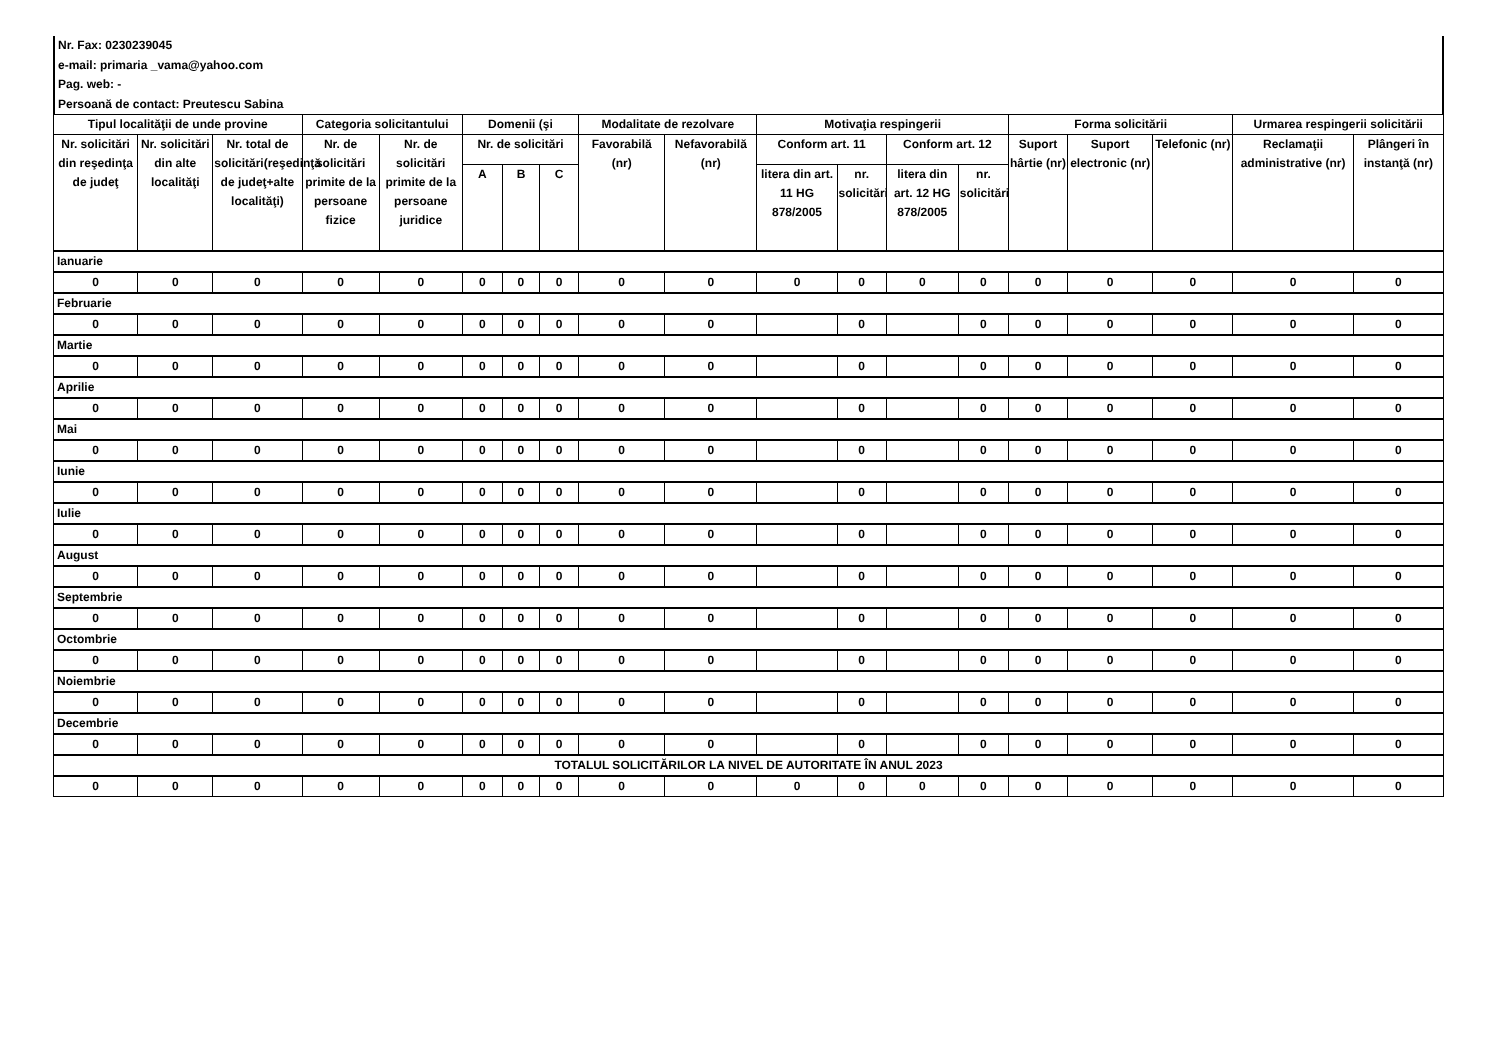Nr. Fax: 0230239045
e-mail: primaria _vama@yahoo.com
Pag. web: -
Persoană de contact: Preutescu Sabina
| Tipul localităţii de unde provine | | | Categoria solicitantului | | Domenii (şi | | | Modalitate de rezolvare | | Motivaţia respingerii | | | | Forma solicitării | | | Urmarea respingerii solicitării | |
| --- | --- | --- | --- | --- | --- | --- | --- | --- | --- | --- | --- | --- | --- | --- | --- | --- | --- | --- |
| Nr. solicitări din reşedinţa de judeţ | Nr. solicitări din alte localităţi | Nr. total de solicitări(reşedinţă de judeţ+alte localităţi) | Nr. de solicitări primite de la persoane fizice | Nr. de solicitări primite de la persoane juridice | Nr. de solicitări | | | Favorabilă (nr) | Nefavorabilă (nr) | Conform art. 11 | | Conform art. 12 | | Suport hârtie (nr) | Suport electronic (nr) | Telefonic (nr) | Reclamaţii administrative (nr) | Plângeri în instanţă (nr) |
| | | | | | A | B | C | | | litera din art. 11 HG 878/2005 | nr. solicitări | litera din art. 12 HG 878/2005 | nr. solicitări | | | | | |
| Ianuarie | | | | | | | | | | | | | | | | | | |
| 0 | 0 | 0 | 0 | 0 | 0 | 0 | 0 | 0 | 0 | 0 | 0 | 0 | 0 | 0 | 0 | 0 | 0 | 0 |
| Februarie | | | | | | | | | | | | | | | | | | |
| 0 | 0 | 0 | 0 | 0 | 0 | 0 | 0 | 0 | 0 | | 0 | | 0 | 0 | 0 | 0 | 0 | 0 |
| Martie | | | | | | | | | | | | | | | | | | |
| 0 | 0 | 0 | 0 | 0 | 0 | 0 | 0 | 0 | 0 | | 0 | | 0 | 0 | 0 | 0 | 0 | 0 |
| Aprilie | | | | | | | | | | | | | | | | | | |
| 0 | 0 | 0 | 0 | 0 | 0 | 0 | 0 | 0 | 0 | | 0 | | 0 | 0 | 0 | 0 | 0 | 0 |
| Mai | | | | | | | | | | | | | | | | | | |
| 0 | 0 | 0 | 0 | 0 | 0 | 0 | 0 | 0 | 0 | | 0 | | 0 | 0 | 0 | 0 | 0 | 0 |
| Iunie | | | | | | | | | | | | | | | | | | |
| 0 | 0 | 0 | 0 | 0 | 0 | 0 | 0 | 0 | 0 | | 0 | | 0 | 0 | 0 | 0 | 0 | 0 |
| Iulie | | | | | | | | | | | | | | | | | | |
| 0 | 0 | 0 | 0 | 0 | 0 | 0 | 0 | 0 | 0 | | 0 | | 0 | 0 | 0 | 0 | 0 | 0 |
| August | | | | | | | | | | | | | | | | | | |
| 0 | 0 | 0 | 0 | 0 | 0 | 0 | 0 | 0 | 0 | | 0 | | 0 | 0 | 0 | 0 | 0 | 0 |
| Septembrie | | | | | | | | | | | | | | | | | | |
| 0 | 0 | 0 | 0 | 0 | 0 | 0 | 0 | 0 | 0 | | 0 | | 0 | 0 | 0 | 0 | 0 | 0 |
| Octombrie | | | | | | | | | | | | | | | | | | |
| 0 | 0 | 0 | 0 | 0 | 0 | 0 | 0 | 0 | 0 | | 0 | | 0 | 0 | 0 | 0 | 0 | 0 |
| Noiembrie | | | | | | | | | | | | | | | | | | |
| 0 | 0 | 0 | 0 | 0 | 0 | 0 | 0 | 0 | 0 | | 0 | | 0 | 0 | 0 | 0 | 0 | 0 |
| Decembrie | | | | | | | | | | | | | | | | | | |
| 0 | 0 | 0 | 0 | 0 | 0 | 0 | 0 | 0 | 0 | | 0 | | 0 | 0 | 0 | 0 | 0 | 0 |
| TOTALUL SOLICITĂRILOR LA NIVEL DE AUTORITATE ÎN ANUL 2023 | | | | | | | | | | | | | | | | | | |
| 0 | 0 | 0 | 0 | 0 | 0 | 0 | 0 | 0 | 0 | 0 | 0 | 0 | 0 | 0 | 0 | 0 | 0 | 0 |